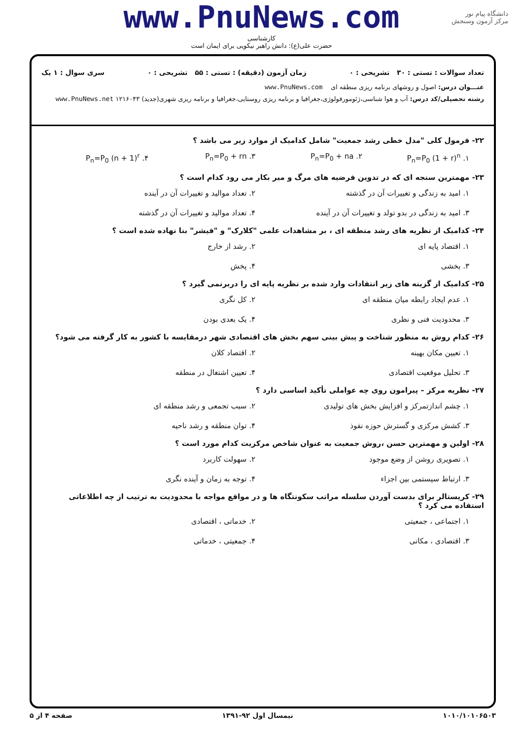دانشگاه پیام نور
مرکز آزمون وسنجش
www.PnuNews.com
کارشناسی
حضرت علی(ع): دانش راهبر نیکویی برای ایمان است
تعداد سوالات : تستی : ۳۰ تشریحی : ۰ زمان آزمون (دقیقه) : تستی : ۵۵ تشریحی : ۰ سری سوال : ۱ یک
عنـــوان درس: اصول و روشهای برنامه ریزی منطقه ای www.PnuNews.com
رشته تحصیلی/کد درس: آب و هوا شناسی،ژئومورفولوژی،جغرافیا و برنامه ریزی روستایی،جغرافیا و برنامه ریزی شهری(جدید) ۱۲۱۶۰۴۳ www.PnuNews.net
۲۲- فرمول کلی "مدل خطی رشد جمعیت" شامل کدامیک از موارد زیر می باشد ؟
۱. P<sub>n</sub>=P<sub>0</sub> (1 + r)<sup>n</sup> ۲. P<sub>n</sub>=P<sub>0</sub> + na ۳. P<sub>n</sub>=P<sub>0</sub> + rn ۴. P<sub>n</sub>=P<sub>0</sub> (n + 1)<sup>r</sup>
۲۳- مهمترین سنجه ای که در تدوین فرضیه های مرگ و میر بکار می رود کدام است ؟
۱. امید به زندگی و تغییرات آن در گذشته ۲. تعداد موالید و تغییرات آن در آینده ۳. امید به زندگی در بدو تولد و تغییرات آن در آینده ۴. تعداد موالید و تغییرات آن در گذشته
۲۴- کدامیک از نظریه های رشد منطقه ای ، بر مشاهدات علمی "کلارک" و "فیشر" بنا نهاده شده است ؟
۱. اقتصاد پایه ای ۲. رشد از خارج ۳. بخشی ۴. پخش
۲۵- کدامیک از گزینه های زیر انتقادات وارد شده بر نظریه پایه ای را دربرنمی گیرد ؟
۱. عدم ایجاد رابطه میان منطقه ای ۲. کل نگری ۳. محدودیت فنی و نظری ۴. یک بعدی بودن
۲۶- کدام روش به منظور شناخت و پیش بینی سهم بخش های اقتصادی شهر درمقایسه با کشور به کار گرفته می شود؟
۱. تعیین مکان بهینه ۲. اقتصاد کلان ۳. تحلیل موقعیت اقتصادی ۴. تعیین اشتغال در منطقه
۲۷- نظریه مرکز – پیرامون روی چه عواملی تأکید اساسی دارد ؟
۱. چشم اندازتمرکز و افزایش بخش های تولیدی ۲. سبب تجمعی و رشد منطقه ای ۳. کشش مرکزی و گسترش حوزه نفوذ ۴. توان منطقه و رشد ناحیه
۲۸- اولین و مهمترین حسن ،روش جمعیت به عنوان شاخص مرکزیت کدام مورد است ؟
۱. تصویری روشن از وضع موجود ۲. سهولت کاربرد ۳. ارتباط سیستمی بین اجزاء ۴. توجه به زمان و آینده نگری
۲۹- کریستالر برای بدست آوردن سلسله مراتب سکونتگاه ها و در مواقع مواجه با محدودیت به ترتیب از چه اطلاعاتی استفاده می کرد ؟
۱. اجتماعی ، جمعیتی ۲. خدماتی ، اقتصادی ۳. اقتصادی ، مکانی ۴. جمعیتی ، خدماتی
۱۰۱۰/۱۰۱۰۶۵۰۳ نیمسال اول ۹۲-۱۳۹۱ صفحه ۴ از ۵